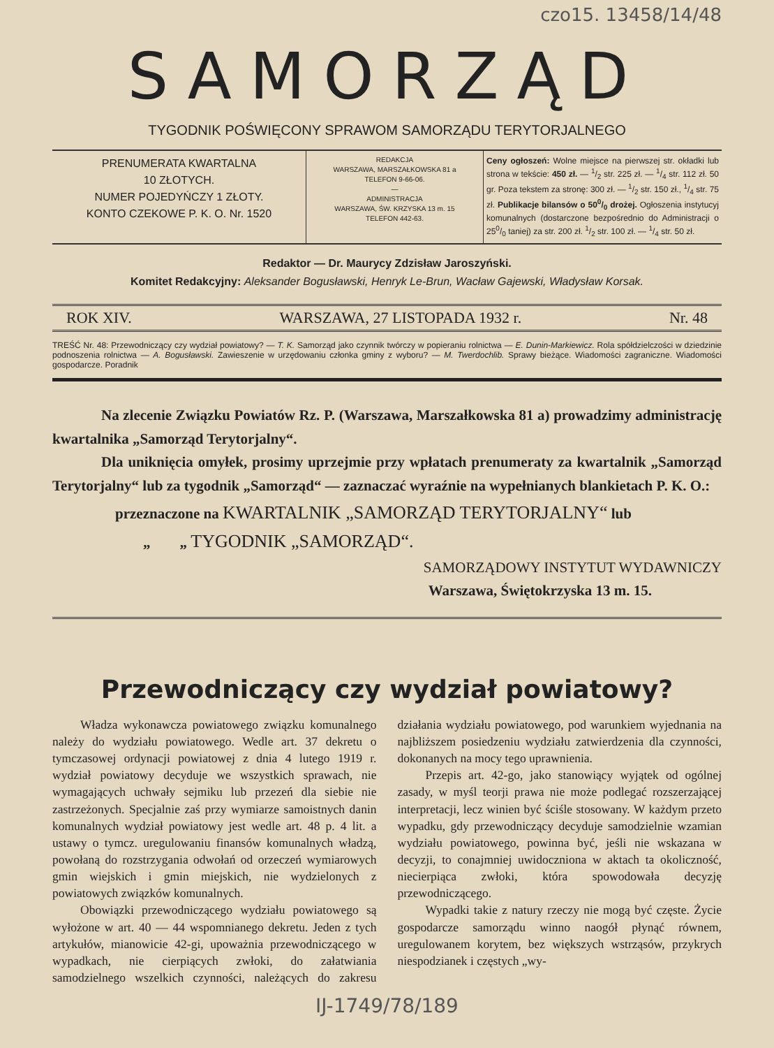czo15. 13458/14/48
SAMORZĄD
TYGODNIK POŚWIĘCONY SPRAWOM SAMORZĄDU TERYTORJALNEGO
PRENUMERATA KWARTALNA
10 ZŁOTYCH.
NUMER POJEDYŃCZY 1 ZŁOTY.
KONTO CZEKOWE P. K. O. Nr. 1520
REDAKCJA
WARSZAWA, MARSZAŁKOWSKA 81 a
TELEFON 9-66-06.
—
ADMINISTRACJA
WARSZAWA, ŚW. KRZYSKA 13 m. 15
TELEFON 442-63.
Ceny ogłoszeń: Wolne miejsce na pierwszej str. okładki lub strona w tekście: 450 zł. — 1/2 str. 225 zł. — 1/4 str. 112 zł. 50 gr. Poza tekstem za stronę: 300 zł. — 1/2 str. 150 zł., 1/4 str. 75 zł. Publikacje bilansów o 500/0 drożej. Ogłoszenia instytucyj komunalnych (dostarczone bezpośrednio do Administracji o 250/0 taniej) za str. 200 zł. 1/2 str. 100 zł. — 1/4 str. 50 zł.
Redaktor — Dr. Maurycy Zdzisław Jaroszyński.
Komitet Redakcyjny: Aleksander Bogusławski, Henryk Le-Brun, Wacław Gajewski, Władysław Korsak.
ROK XIV. WARSZAWA, 27 LISTOPADA 1932 r. Nr. 48
TREŚĆ Nr. 48: Przewodniczący czy wydział powiatowy? — T. K. Samorząd jako czynnik twórczy w popieraniu rolnictwa — E. Dunin-Markiewicz. Rola spółdzielczości w dziedzinie podnoszenia rolnictwa — A. Bogusławski. Zawieszenie w urzędowaniu członka gminy z wyboru? — M. Twerdochlib. Sprawy bieżące. Wiadomości zagraniczne. Wiadomości gospodarcze. Poradnik
Na zlecenie Związku Powiatów Rz. P. (Warszawa, Marszałkowska 81 a) prowadzimy administrację kwartalnika „Samorząd Terytorjalny“.
Dla uniknięcia omyłek, prosimy uprzejmie przy wpłatach prenumeraty za kwartalnik „Samorząd Terytorjalny“ lub za tygodnik „Samorząd“ — zaznaczać wyraźnie na wypełnianych blankietach P. K. O.:
przeznaczone na KWARTALNIK „SAMORZĄD TERYTORJALNY“ lub
„ „ TYGODNIK „SAMORZĄD“.
SAMORZĄDOWY INSTYTUT WYDAWNICZY
Warszawa, Świętokrzyska 13 m. 15.
Przewodniczący czy wydział powiatowy?
Władza wykonawcza powiatowego związku komunalnego należy do wydziału powiatowego. Wedle art. 37 dekretu o tymczasowej ordynacji powiatowej z dnia 4 lutego 1919 r. wydział powiatowy decyduje we wszystkich sprawach, nie wymagających uchwały sejmiku lub przezeń dla siebie nie zastrzeżonych. Specjalnie zaś przy wymiarze samoistnych danin komunalnych wydział powiatowy jest wedle art. 48 p. 4 lit. a ustawy o tymcz. uregulowaniu finansów komunalnych władzą, powołaną do rozstrzygania odwołań od orzeczeń wymiarowych gmin wiejskich i gmin miejskich, nie wydzielonych z powiatowych związków komunalnych.
Obowiązki przewodniczącego wydziału powiatowego są wyłożone w art. 40 — 44 wspomnianego dekretu. Jeden z tych artykułów, mianowicie 42-gi, upoważnia przewodniczącego w wypadkach, nie cierpiących zwłoki, do załatwiania samodzielnego wszelkich czynności, należących do zakresu działania wydziału powiatowego, pod warunkiem wyjednania na najbliższem posiedzeniu wydziału zatwierdzenia dla czynności, dokonanych na mocy tego uprawnienia.
Przepis art. 42-go, jako stanowiący wyjątek od ogólnej zasady, w myśl teorji prawa nie może podlegać rozszerzającej interpretacji, lecz winien być ściśle stosowany. W każdym przeto wypadku, gdy przewodniczący decyduje samodzielnie wzamian wydziału powiatowego, powinna być, jeśli nie wskazana w decyzji, to conajmniej uwidoczniona w aktach ta okoliczność, niecierpiąca zwłoki, która spowodowała decyzję przewodniczącego.
Wypadki takie z natury rzeczy nie mogą być częste. Życie gospodarcze samorządu winno naogół płynąć równem, uregulowanem korytem, bez większych wstrząsów, przykrych niespodzianek i częstych „wy-
IJ-1749/78/189